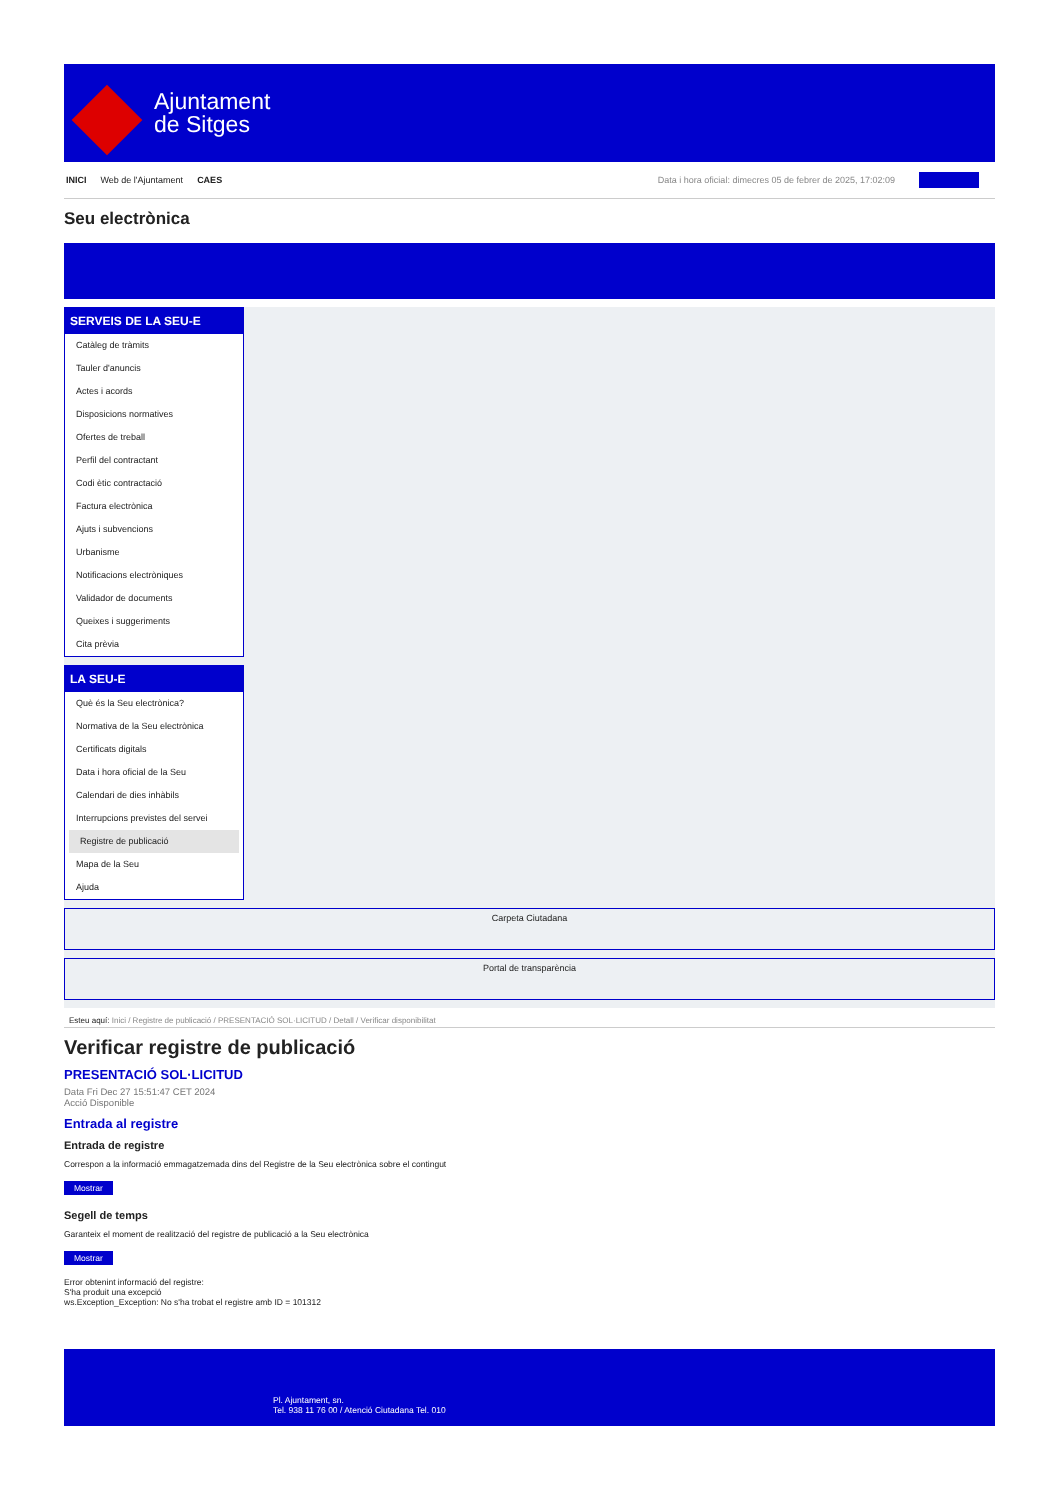Ajuntament
de Sitges
INICI Web de l'Ajuntament CAES Data i hora oficial: dimecres 05 de febrer de 2025, 17:02:09
Seu electrònica
SERVEIS DE LA SEU-E
Catàleg de tràmits
Tauler d'anuncis
Actes i acords
Disposicions normatives
Ofertes de treball
Perfil del contractant
Codi ètic contractació
Factura electrònica
Ajuts i subvencions
Urbanisme
Notificacions electròniques
Validador de documents
Queixes i suggeriments
Cita prèvia
LA SEU-E
Què és la Seu electrònica?
Normativa de la Seu electrònica
Certificats digitals
Data i hora oficial de la Seu
Calendari de dies inhàbils
Interrupcions previstes del servei
Registre de publicació
Mapa de la Seu
Ajuda
Carpeta Ciutadana
Portal de transparència
Esteu aquí: Inici / Registre de publicació / PRESENTACIÓ SOL·LICITUD / Detall / Verificar disponibilitat
Verificar registre de publicació
PRESENTACIÓ SOL·LICITUD
Data Fri Dec 27 15:51:47 CET 2024
Acció Disponible
Entrada al registre
Entrada de registre
Correspon a la informació emmagatzemada dins del Registre de la Seu electrònica sobre el contingut
Mostrar
Segell de temps
Garanteix el moment de realització del registre de publicació a la Seu electrònica
Mostrar
Error obtenint informació del registre:
S'ha produit una excepció
ws.Exception_Exception: No s'ha trobat el registre amb ID = 101312
Pl. Ajuntament, sn.
Tel. 938 11 76 00 / Atenció Ciutadana Tel. 010